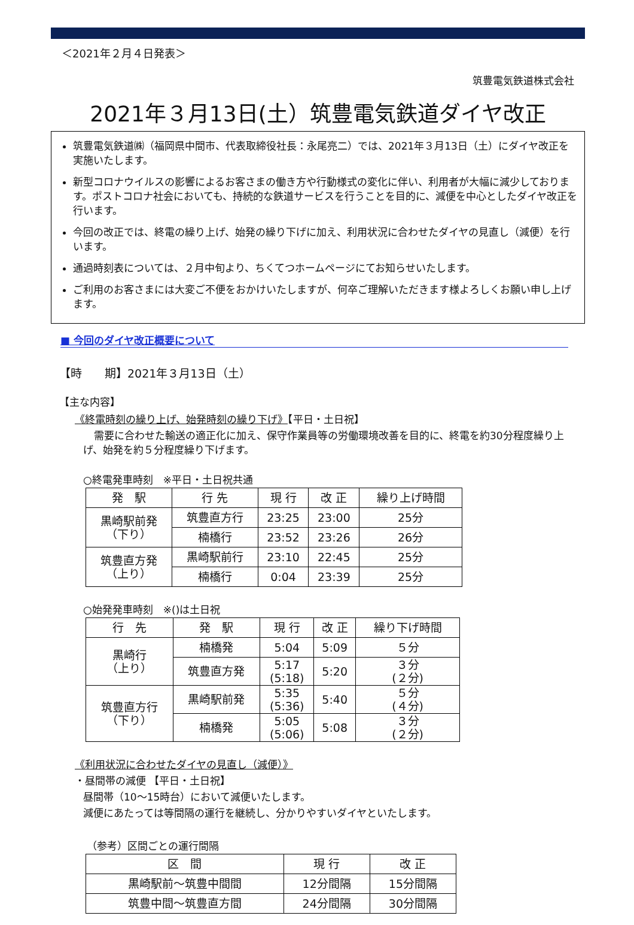＜2021年２月４日発表＞
筑豊電気鉄道株式会社
2021年３月13日(土）筑豊電気鉄道ダイヤ改正
筑豊電気鉄道㈱（福岡県中間市、代表取締役社長：永尾亮二）では、2021年３月13日（土）にダイヤ改正を実施いたします。
新型コロナウイルスの影響によるお客さまの働き方や行動様式の変化に伴い、利用者が大幅に減少しております。ポストコロナ社会においても、持続的な鉄道サービスを行うことを目的に、減便を中心としたダイヤ改正を行います。
今回の改正では、終電の繰り上げ、始発の繰り下げに加え、利用状況に合わせたダイヤの見直し（減便）を行います。
通過時刻表については、２月中旬より、ちくてつホームページにてお知らせいたします。
ご利用のお客さまには大変ご不便をおかけいたしますが、何卒ご理解いただきます様よろしくお願い申し上げます。
■ 今回のダイヤ改正概要について
【時　　期】2021年３月13日（土）
【主な内容】
《終電時刻の繰り上げ、始発時刻の繰り下げ》【平日・土日祝】
需要に合わせた輸送の適正化に加え、保守作業員等の労働環境改善を目的に、終電を約30分程度繰り上げ、始発を約５分程度繰り下げます。
○終電発車時刻　※平日・土日祝共通
| 発 駅 | 行 先 | 現 行 | 改 正 | 繰り上げ時間 |
| --- | --- | --- | --- | --- |
| 黒崎駅前発 （下り） | 筑豊直方行 | 23:25 | 23:00 | 25分 |
| | 楠橋行 | 23:52 | 23:26 | 26分 |
| 筑豊直方発 （上り） | 黒崎駅前行 | 23:10 | 22:45 | 25分 |
| | 楠橋行 | 0:04 | 23:39 | 25分 |
○始発発車時刻　※()は土日祝
| 行 先 | 発 駅 | 現 行 | 改 正 | 繰り下げ時間 |
| --- | --- | --- | --- | --- |
| 黒崎行 （上り） | 楠橋発 | 5:04 | 5:09 | ５分 |
| | 筑豊直方発 | 5:17 (5:18) | 5:20 | ３分 (２分) |
| 筑豊直方行 （下り） | 黒崎駅前発 | 5:35 (5:36) | 5:40 | ５分 (４分) |
| | 楠橋発 | 5:05 (5:06) | 5:08 | ３分 (２分) |
《利用状況に合わせたダイヤの見直し（減便）》
・昼間帯の減便 【平日・土日祝】
昼間帯（10～15時台）において減便いたします。
減便にあたっては等間隔の運行を継続し、分かりやすいダイヤといたします。
（参考）区間ごとの運行間隔
| 区 間 | 現 行 | 改 正 |
| --- | --- | --- |
| 黒崎駅前～筑豊中間間 | 12分間隔 | 15分間隔 |
| 筑豊中間～筑豊直方間 | 24分間隔 | 30分間隔 |